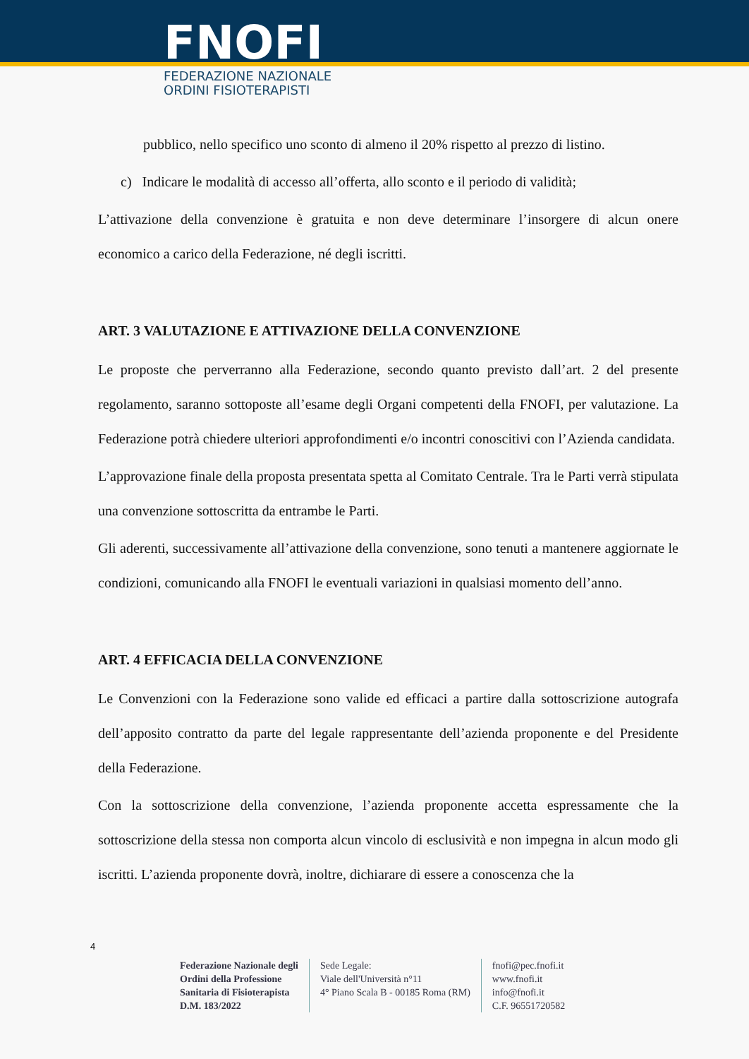FNOFI
FEDERAZIONE NAZIONALE
ORDINI FISIOTERAPISTI
pubblico, nello specifico uno sconto di almeno il 20% rispetto al prezzo di listino.
c) Indicare le modalità di accesso all’offerta, allo sconto e il periodo di validità;
L’attivazione della convenzione è gratuita e non deve determinare l’insorgere di alcun onere economico a carico della Federazione, né degli iscritti.
ART. 3 VALUTAZIONE E ATTIVAZIONE DELLA CONVENZIONE
Le proposte che perverranno alla Federazione, secondo quanto previsto dall’art. 2 del presente regolamento, saranno sottoposte all’esame degli Organi competenti della FNOFI, per valutazione. La Federazione potrà chiedere ulteriori approfondimenti e/o incontri conoscitivi con l’Azienda candidata.
L’approvazione finale della proposta presentata spetta al Comitato Centrale. Tra le Parti verrà stipulata una convenzione sottoscritta da entrambe le Parti.
Gli aderenti, successivamente all’attivazione della convenzione, sono tenuti a mantenere aggiornate le condizioni, comunicando alla FNOFI le eventuali variazioni in qualsiasi momento dell’anno.
ART. 4 EFFICACIA DELLA CONVENZIONE
Le Convenzioni con la Federazione sono valide ed efficaci a partire dalla sottoscrizione autografa dell’apposito contratto da parte del legale rappresentante dell’azienda proponente e del Presidente della Federazione.
Con la sottoscrizione della convenzione, l’azienda proponente accetta espressamente che la sottoscrizione della stessa non comporta alcun vincolo di esclusività e non impegna in alcun modo gli iscritti. L’azienda proponente dovrà, inoltre, dichiarare di essere a conoscenza che la
4
Federazione Nazionale degli
Ordini della Professione
Sanitaria di Fisioterapista
D.M. 183/2022
Sede Legale:
Viale dell'Università n°11
4° Piano Scala B - 00185 Roma (RM)
fnofi@pec.fnofi.it
www.fnofi.it
info@fnofi.it
C.F. 96551720582